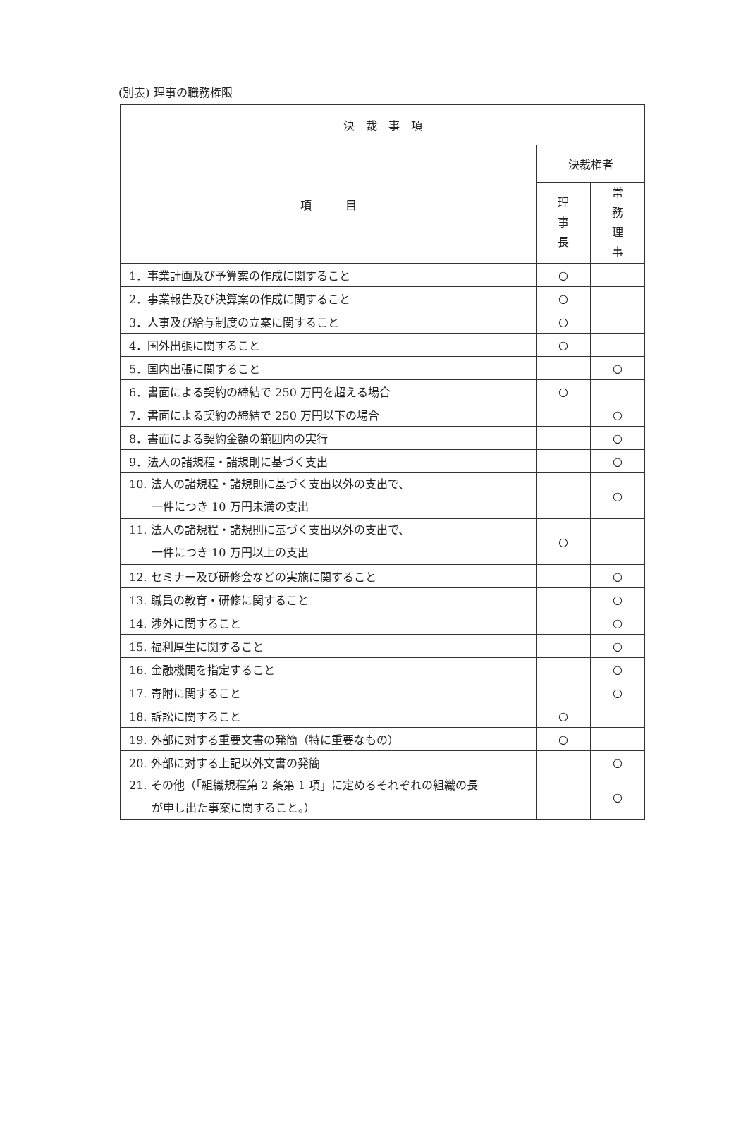(別表) 理事の職務権限
| 決 裁 事 項 | | |
| --- | --- | --- |
| 項 目 | 決裁権者 | |
| | 理 事 長 | 常 務 理 事 |
| 1．事業計画及び予算案の作成に関すること | ○ | |
| 2．事業報告及び決算案の作成に関すること | ○ | |
| 3．人事及び給与制度の立案に関すること | ○ | |
| 4．国外出張に関すること | ○ | |
| 5．国内出張に関すること | | ○ |
| 6．書面による契約の締結で 250 万円を超える場合 | ○ | |
| 7．書面による契約の締結で 250 万円以下の場合 | | ○ |
| 8．書面による契約金額の範囲内の実行 | | ○ |
| 9．法人の諸規程・諸規則に基づく支出 | | ○ |
| 10. 法人の諸規程・諸規則に基づく支出以外の支出で、 一件につき 10 万円未満の支出 | | ○ |
| 11. 法人の諸規程・諸規則に基づく支出以外の支出で、 一件につき 10 万円以上の支出 | ○ | |
| 12. セミナー及び研修会などの実施に関すること | | ○ |
| 13. 職員の教育・研修に関すること | | ○ |
| 14. 渉外に関すること | | ○ |
| 15. 福利厚生に関すること | | ○ |
| 16. 金融機関を指定すること | | ○ |
| 17. 寄附に関すること | | ○ |
| 18. 訴訟に関すること | ○ | |
| 19. 外部に対する重要文書の発簡（特に重要なもの） | ○ | |
| 20. 外部に対する上記以外文書の発簡 | | ○ |
| 21. その他（「組織規程第 2 条第 1 項」に定めるそれぞれの組織の長 が申し出た事案に関すること。） | | ○ |